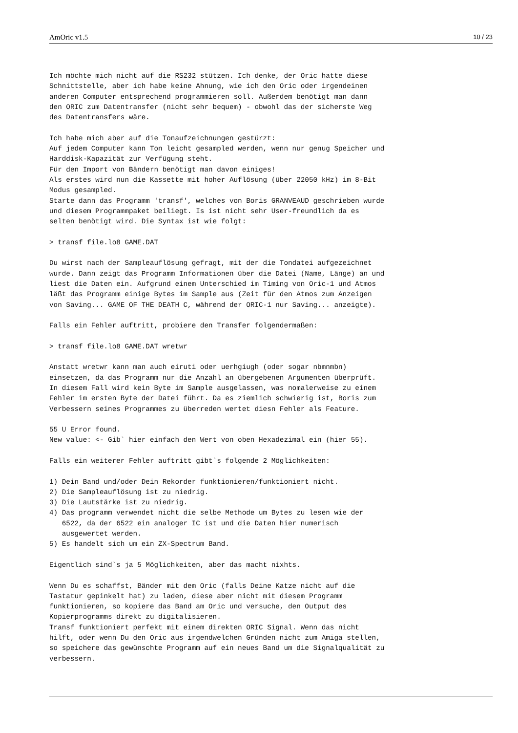AmOric v1.5 10 / 23
Ich möchte mich nicht auf die RS232 stützen. Ich denke, der Oric hatte diese
Schnittstelle, aber ich habe keine Ahnung, wie ich den Oric oder irgendeinen
anderen Computer entsprechend programmieren soll. Außerdem benötigt man dann
den ORIC zum Datentransfer (nicht sehr bequem) - obwohl das der sicherste Weg
des Datentransfers wäre.

Ich habe mich aber auf die Tonaufzeichnungen gestürzt:
Auf jedem Computer kann Ton leicht gesampled werden, wenn nur genug Speicher und
Harddisk-Kapazität zur Verfügung steht.
Für den Import von Bändern benötigt man davon einiges!
Als erstes wird nun die Kassette mit hoher Auflösung (über 22050 kHz) im 8-Bit
Modus gesampled.
Starte dann das Programm 'transf', welches von Boris GRANVEAUD geschrieben wurde
und diesem Programmpaket beiliegt. Is ist nicht sehr User-freundlich da es
selten benötigt wird. Die Syntax ist wie folgt:

> transf file.lo8 GAME.DAT

Du wirst nach der Sampleauflösung gefragt, mit der die Tondatei aufgezeichnet
wurde. Dann zeigt das Programm Informationen über die Datei (Name, Länge) an und
liest die Daten ein. Aufgrund einem Unterschied im Timing von Oric-1 und Atmos
läßt das Programm einige Bytes im Sample aus (Zeit für den Atmos zum Anzeigen
von Saving... GAME OF THE DEATH C, während der ORIC-1 nur Saving... anzeigte).

Falls ein Fehler auftritt, probiere den Transfer folgendermaßen:

> transf file.lo8 GAME.DAT wretwr

Anstatt wretwr kann man auch eiruti oder uerhgiugh (oder sogar nbmnmbn)
einsetzen, da das Programm nur die Anzahl an übergebenen Argumenten überprüft.
In diesem Fall wird kein Byte im Sample ausgelassen, was nomalerweise zu einem
Fehler im ersten Byte der Datei führt. Da es ziemlich schwierig ist, Boris zum
Verbessern seines Programmes zu überreden wertet diesn Fehler als Feature.

55 U Error found.
New value: <- Gib` hier einfach den Wert von oben Hexadezimal ein (hier 55).

Falls ein weiterer Fehler auftritt gibt`s folgende 2 Möglichkeiten:

1) Dein Band und/oder Dein Rekorder funktionieren/funktioniert nicht.
2) Die Sampleauflösung ist zu niedrig.
3) Die Lautstärke ist zu niedrig.
4) Das programm verwendet nicht die selbe Methode um Bytes zu lesen wie der
   6522, da der 6522 ein analoger IC ist und die Daten hier numerisch
   ausgewertet werden.
5) Es handelt sich um ein ZX-Spectrum Band.

Eigentlich sind`s ja 5 Möglichkeiten, aber das macht nixhts.

Wenn Du es schaffst, Bänder mit dem Oric (falls Deine Katze nicht auf die
Tastatur gepinkelt hat) zu laden, diese aber nicht mit diesem Programm
funktionieren, so kopiere das Band am Oric und versuche, den Output des
Kopierprogramms direkt zu digitalisieren.
Transf funktioniert perfekt mit einem direkten ORIC Signal. Wenn das nicht
hilft, oder wenn Du den Oric aus irgendwelchen Gründen nicht zum Amiga stellen,
so speichere das gewünschte Programm auf ein neues Band um die Signalqualität zu
verbessern.